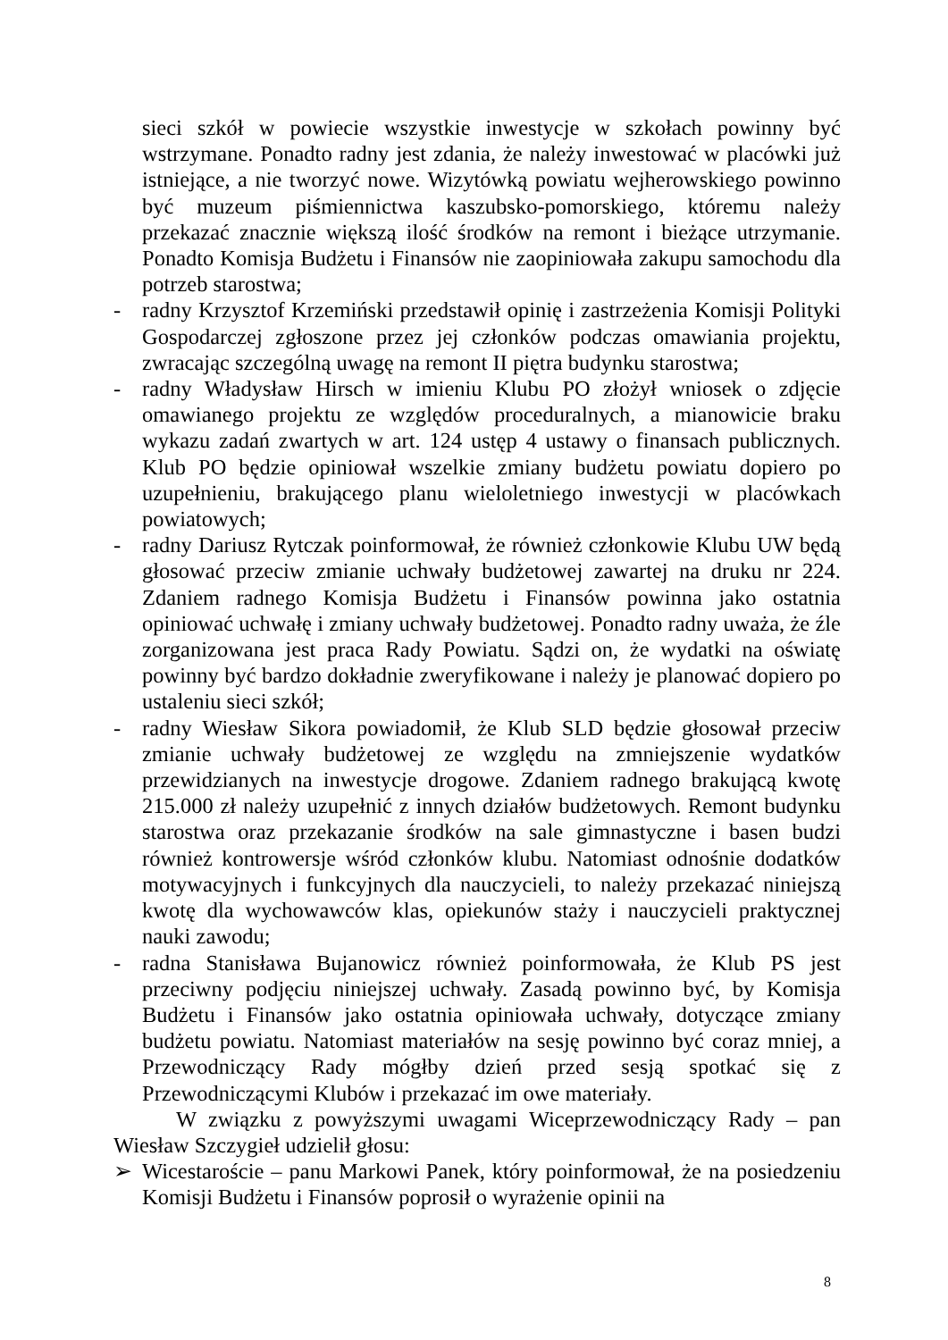sieci szkół w powiecie wszystkie inwestycje w szkołach powinny być wstrzymane. Ponadto radny jest zdania, że należy inwestować w placówki już istniejące, a nie tworzyć nowe. Wizytówką powiatu wejherowskiego powinno być muzeum piśmiennictwa kaszubsko-pomorskiego, któremu należy przekazać znacznie większą ilość środków na remont i bieżące utrzymanie. Ponadto Komisja Budżetu i Finansów nie zaopiniowała zakupu samochodu dla potrzeb starostwa;
- radny Krzysztof Krzemiński przedstawił opinię i zastrzeżenia Komisji Polityki Gospodarczej zgłoszone przez jej członków podczas omawiania projektu, zwracając szczególną uwagę na remont II piętra budynku starostwa;
- radny Władysław Hirsch w imieniu Klubu PO złożył wniosek o zdjęcie omawianego projektu ze względów proceduralnych, a mianowicie braku wykazu zadań zwartych w art. 124 ustęp 4 ustawy o finansach publicznych. Klub PO będzie opiniował wszelkie zmiany budżetu powiatu dopiero po uzupełnieniu, brakującego planu wieloletniego inwestycji w placówkach powiatowych;
- radny Dariusz Rytczak poinformował, że również członkowie Klubu UW będą głosować przeciw zmianie uchwały budżetowej zawartej na druku nr 224. Zdaniem radnego Komisja Budżetu i Finansów powinna jako ostatnia opiniować uchwałę i zmiany uchwały budżetowej. Ponadto radny uważa, że źle zorganizowana jest praca Rady Powiatu. Sądzi on, że wydatki na oświatę powinny być bardzo dokładnie zweryfikowane i należy je planować dopiero po ustaleniu sieci szkół;
- radny Wiesław Sikora powiadomił, że Klub SLD będzie głosował przeciw zmianie uchwały budżetowej ze względu na zmniejszenie wydatków przewidzianych na inwestycje drogowe. Zdaniem radnego brakującą kwotę 215.000 zł należy uzupełnić z innych działów budżetowych. Remont budynku starostwa oraz przekazanie środków na sale gimnastyczne i basen budzi również kontrowersje wśród członków klubu. Natomiast odnośnie dodatków motywacyjnych i funkcyjnych dla nauczycieli, to należy przekazać niniejszą kwotę dla wychowawców klas, opiekunów staży i nauczycieli praktycznej nauki zawodu;
- radna Stanisława Bujanowicz również poinformowała, że Klub PS jest przeciwny podjęciu niniejszej uchwały. Zasadą powinno być, by Komisja Budżetu i Finansów jako ostatnia opiniowała uchwały, dotyczące zmiany budżetu powiatu. Natomiast materiałów na sesję powinno być coraz mniej, a Przewodniczący Rady mógłby dzień przed sesją spotkać się z Przewodniczącymi Klubów i przekazać im owe materiały.
W związku z powyższymi uwagami Wiceprzewodniczący Rady – pan Wiesław Szczygieł udzielił głosu:
➢ Wicestaroście – panu Markowi Panek, który poinformował, że na posiedzeniu Komisji Budżetu i Finansów poprosił o wyrażenie opinii na
8